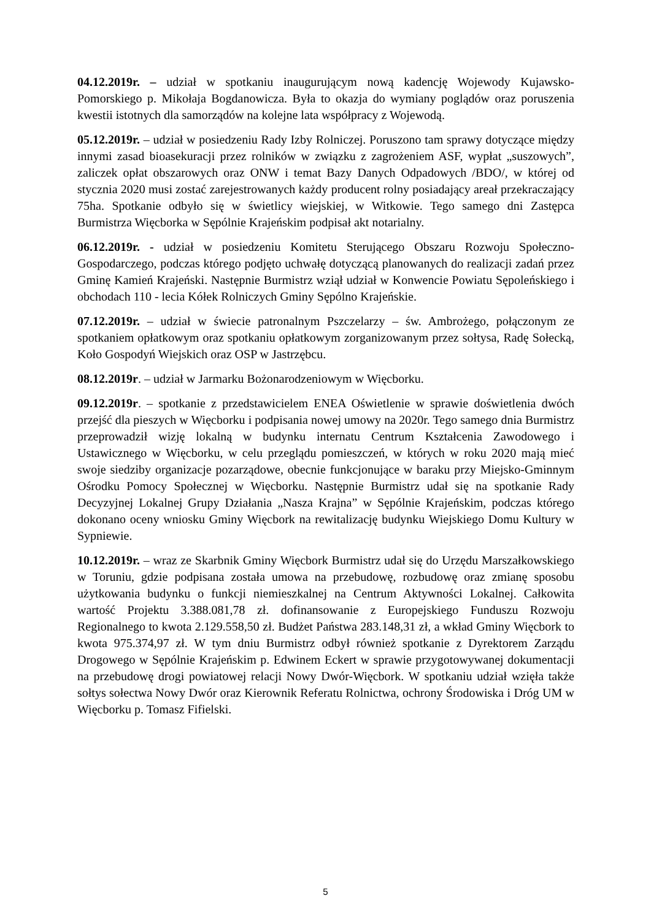04.12.2019r. – udział w spotkaniu inaugurującym nową kadencję Wojewody Kujawsko-Pomorskiego p. Mikołaja Bogdanowicza. Była to okazja do wymiany poglądów oraz poruszenia kwestii istotnych dla samorządów na kolejne lata współpracy z Wojewodą.
05.12.2019r. – udział w posiedzeniu Rady Izby Rolniczej. Poruszono tam sprawy dotyczące między innymi zasad bioasekuracji przez rolników w związku z zagrożeniem ASF, wypłat „suszowych”, zaliczek opłat obszarowych oraz ONW i temat Bazy Danych Odpadowych /BDO/, w której od stycznia 2020 musi zostać zarejestrowanych każdy producent rolny posiadający areał przekraczający 75ha. Spotkanie odbyło się w świetlicy wiejskiej, w Witkowie. Tego samego dni Zastępca Burmistrza Więcborka w Sępólnie Krajeńskim podpisał akt notarialny.
06.12.2019r. - udział w posiedzeniu Komitetu Sterującego Obszaru Rozwoju Społeczno-Gospodarczego, podczas którego podjęto uchwałę dotyczącą planowanych do realizacji zadań przez Gminę Kamień Krajeński. Następnie Burmistrz wziął udział w Konwencie Powiatu Sępoleńskiego i obchodach 110 - lecia Kółek Rolniczych Gminy Sępólno Krajeńskie.
07.12.2019r. – udział w świecie patronalnym Pszczelarzy – św. Ambrożego, połączonym ze spotkaniem opłatkowym oraz spotkaniu opłatkowym zorganizowanym przez sołtysa, Radę Sołecką, Koło Gospodyń Wiejskich oraz OSP w Jastrzębcu.
08.12.2019r. – udział w Jarmarku Bożonarodzeniowym w Więcborku.
09.12.2019r. – spotkanie z przedstawicielem ENEA Oświetlenie w sprawie doświetlenia dwóch przejść dla pieszych w Więcborku i podpisania nowej umowy na 2020r. Tego samego dnia Burmistrz przeprowadził wizję lokalną w budynku internatu Centrum Kształcenia Zawodowego i Ustawicznego w Więcborku, w celu przeglądu pomieszczeń, w których w roku 2020 mają mieć swoje siedziby organizacje pozarządowe, obecnie funkcjonujące w baraku przy Miejsko-Gminnym Ośrodku Pomocy Społecznej w Więcborku. Następnie Burmistrz udał się na spotkanie Rady Decyzyjnej Lokalnej Grupy Działania „Nasza Krajna” w Sępólnie Krajeńskim, podczas którego dokonano oceny wniosku Gminy Więcbork na rewitalizację budynku Wiejskiego Domu Kultury w Sypniewie.
10.12.2019r. – wraz ze Skarbnik Gminy Więcbork Burmistrz udał się do Urzędu Marszałkowskiego w Toruniu, gdzie podpisana została umowa na przebudowę, rozbudowę oraz zmianę sposobu użytkowania budynku o funkcji niemieszkalnej na Centrum Aktywności Lokalnej. Całkowita wartość Projektu 3.388.081,78 zł. dofinansowanie z Europejskiego Funduszu Rozwoju Regionalnego to kwota 2.129.558,50 zł. Budżet Państwa 283.148,31 zł, a wkład Gminy Więcbork to kwota 975.374,97 zł. W tym dniu Burmistrz odbył również spotkanie z Dyrektorem Zarządu Drogowego w Sępólnie Krajeńskim p. Edwinem Eckert w sprawie przygotowywanej dokumentacji na przebudowę drogi powiatowej relacji Nowy Dwór-Więcbork. W spotkaniu udział wzięła także sołtys sołectwa Nowy Dwór oraz Kierownik Referatu Rolnictwa, ochrony Środowiska i Dróg UM w Więcborku p. Tomasz Fifielski.
5